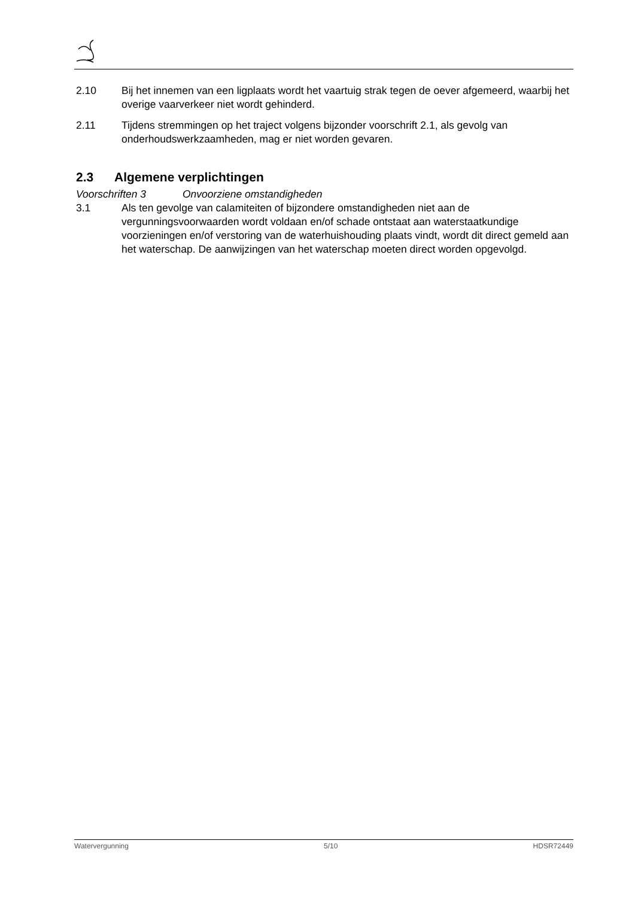2.10 Bij het innemen van een ligplaats wordt het vaartuig strak tegen de oever afgemeerd, waarbij het overige vaarverkeer niet wordt gehinderd.
2.11 Tijdens stremmingen op het traject volgens bijzonder voorschrift 2.1, als gevolg van onderhoudswerkzaamheden, mag er niet worden gevaren.
2.3 Algemene verplichtingen
Voorschriften 3 Onvoorziene omstandigheden
3.1 Als ten gevolge van calamiteiten of bijzondere omstandigheden niet aan de vergunningsvoorwaarden wordt voldaan en/of schade ontstaat aan waterstaatkundige voorzieningen en/of verstoring van de waterhuishouding plaats vindt, wordt dit direct gemeld aan het waterschap. De aanwijzingen van het waterschap moeten direct worden opgevolgd.
Watervergunning 5/10 HDSR72449